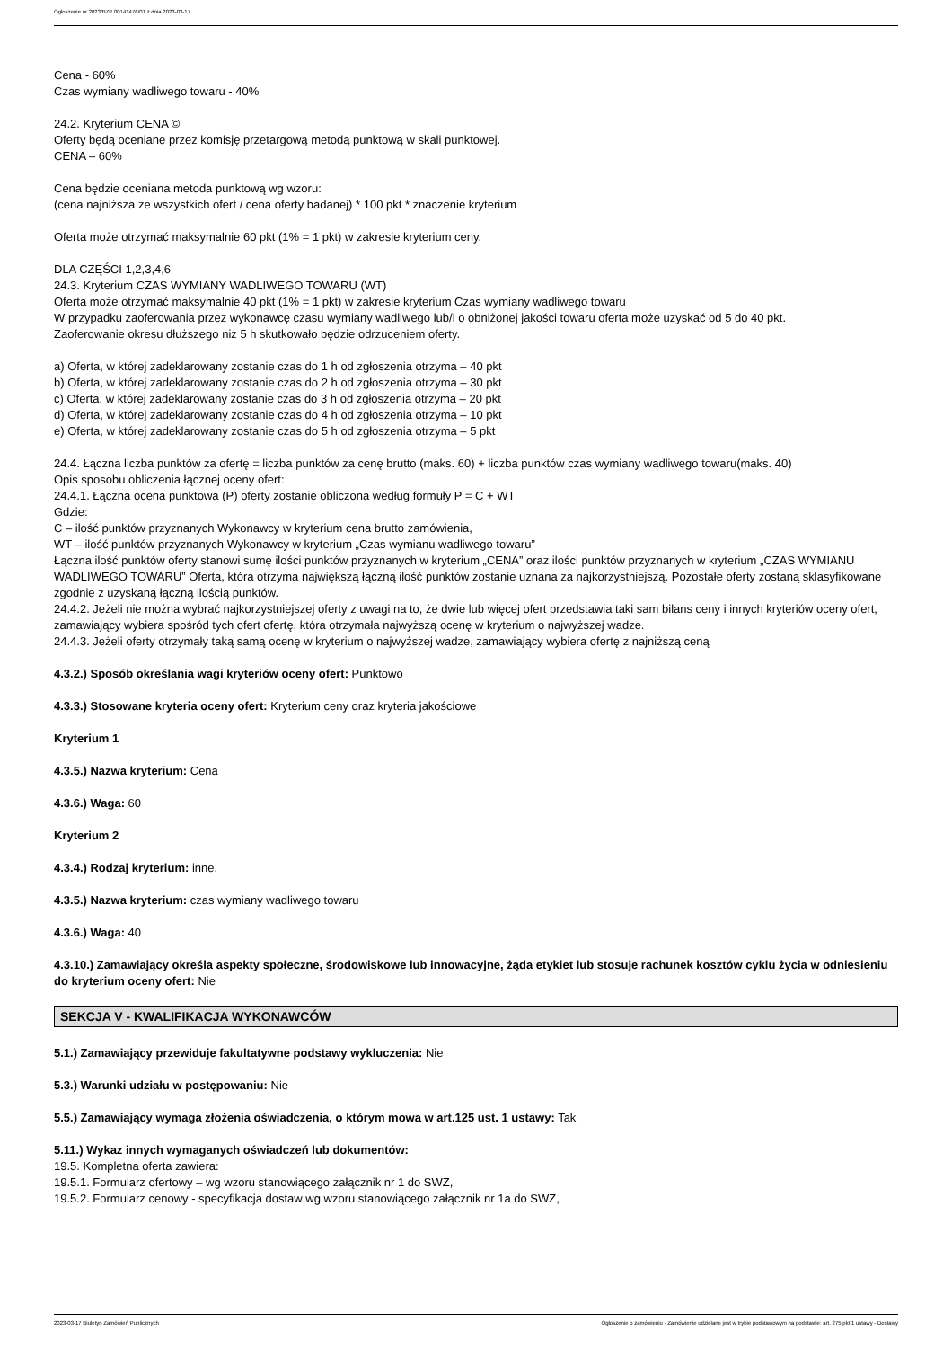Ogłoszenie nr 2023/BZP 00141476/01 z dnia 2023-03-17
Cena - 60%
Czas wymiany wadliwego towaru - 40%
24.2. Kryterium CENA ©
Oferty będą oceniane przez komisję przetargową metodą punktową w skali punktowej.
CENA – 60%
Cena będzie oceniana metoda punktową wg wzoru:
(cena najniższa ze wszystkich ofert / cena oferty badanej) * 100 pkt * znaczenie kryterium
Oferta może otrzymać maksymalnie 60 pkt (1% = 1 pkt) w zakresie kryterium ceny.
DLA CZĘŚCI 1,2,3,4,6
24.3. Kryterium CZAS WYMIANY WADLIWEGO TOWARU (WT)
Oferta może otrzymać maksymalnie 40 pkt (1% = 1 pkt) w zakresie kryterium Czas wymiany wadliwego towaru
W przypadku zaoferowania przez wykonawcę czasu wymiany wadliwego lub/i o obniżonej jakości towaru oferta może uzyskać od 5 do 40 pkt.
Zaoferowanie okresu dłuższego niż 5 h skutkowało będzie odrzuceniem oferty.
a) Oferta, w której zadeklarowany zostanie czas do 1 h od zgłoszenia otrzyma – 40 pkt
b) Oferta, w której zadeklarowany zostanie czas do 2 h od zgłoszenia otrzyma – 30 pkt
c) Oferta, w której zadeklarowany zostanie czas do 3 h od zgłoszenia otrzyma – 20 pkt
d) Oferta, w której zadeklarowany zostanie czas do 4 h od zgłoszenia otrzyma – 10 pkt
e) Oferta, w której zadeklarowany zostanie czas do 5 h od zgłoszenia otrzyma – 5 pkt
24.4. Łączna liczba punktów za ofertę = liczba punktów za cenę brutto (maks. 60) + liczba punktów czas wymiany wadliwego towaru(maks. 40)
Opis sposobu obliczenia łącznej oceny ofert:
24.4.1. Łączna ocena punktowa (P) oferty zostanie obliczona według formuły P = C + WT
Gdzie:
C – ilość punktów przyznanych Wykonawcy w kryterium cena brutto zamówienia,
WT – ilość punktów przyznanych Wykonawcy w kryterium „Czas wymianu wadliwego towaru”
Łączna ilość punktów oferty stanowi sumę ilości punktów przyznanych w kryterium „CENA” oraz ilości punktów przyznanych w kryterium „CZAS WYMIANU WADLIWEGO TOWARU” Oferta, która otrzyma największą łączną ilość punktów zostanie uznana za najkorzystniejszą. Pozostałe oferty zostaną sklasyfikowane zgodnie z uzyskaną łączną ilością punktów.
24.4.2. Jeżeli nie można wybrać najkorzystniejszej oferty z uwagi na to, że dwie lub więcej ofert przedstawia taki sam bilans ceny i innych kryteriów oceny ofert, zamawiający wybiera spośród tych ofert ofertę, która otrzymała najwyższą ocenę w kryterium o najwyższej wadze.
24.4.3. Jeżeli oferty otrzymały taką samą ocenę w kryterium o najwyższej wadze, zamawiający wybiera ofertę z najniższą ceną
4.3.2.) Sposób określania wagi kryteriów oceny ofert: Punktowo
4.3.3.) Stosowane kryteria oceny ofert: Kryterium ceny oraz kryteria jakościowe
Kryterium 1
4.3.5.) Nazwa kryterium: Cena
4.3.6.) Waga: 60
Kryterium 2
4.3.4.) Rodzaj kryterium: inne.
4.3.5.) Nazwa kryterium: czas wymiany wadliwego towaru
4.3.6.) Waga: 40
4.3.10.) Zamawiający określa aspekty społeczne, środowiskowe lub innowacyjne, żąda etykiet lub stosuje rachunek kosztów cyklu życia w odniesieniu do kryterium oceny ofert: Nie
SEKCJA V - KWALIFIKACJA WYKONAWCÓW
5.1.) Zamawiający przewiduje fakultatywne podstawy wykluczenia: Nie
5.3.) Warunki udziału w postępowaniu: Nie
5.5.) Zamawiający wymaga złożenia oświadczenia, o którym mowa w art.125 ust. 1 ustawy: Tak
5.11.) Wykaz innych wymaganych oświadczeń lub dokumentów:
19.5. Kompletna oferta zawiera:
19.5.1. Formularz ofertowy – wg wzoru stanowiącego załącznik nr 1 do SWZ,
19.5.2. Formularz cenowy - specyfikacja dostaw wg wzoru stanowiącego załącznik nr 1a do SWZ,
2023-03-17 Biuletyn Zamówień Publicznych Ogłoszenie o zamówieniu - Zamówienie udzielane jest w trybie podstawowym na podstawie: art. 275 pkt 1 ustawy - Dostawy